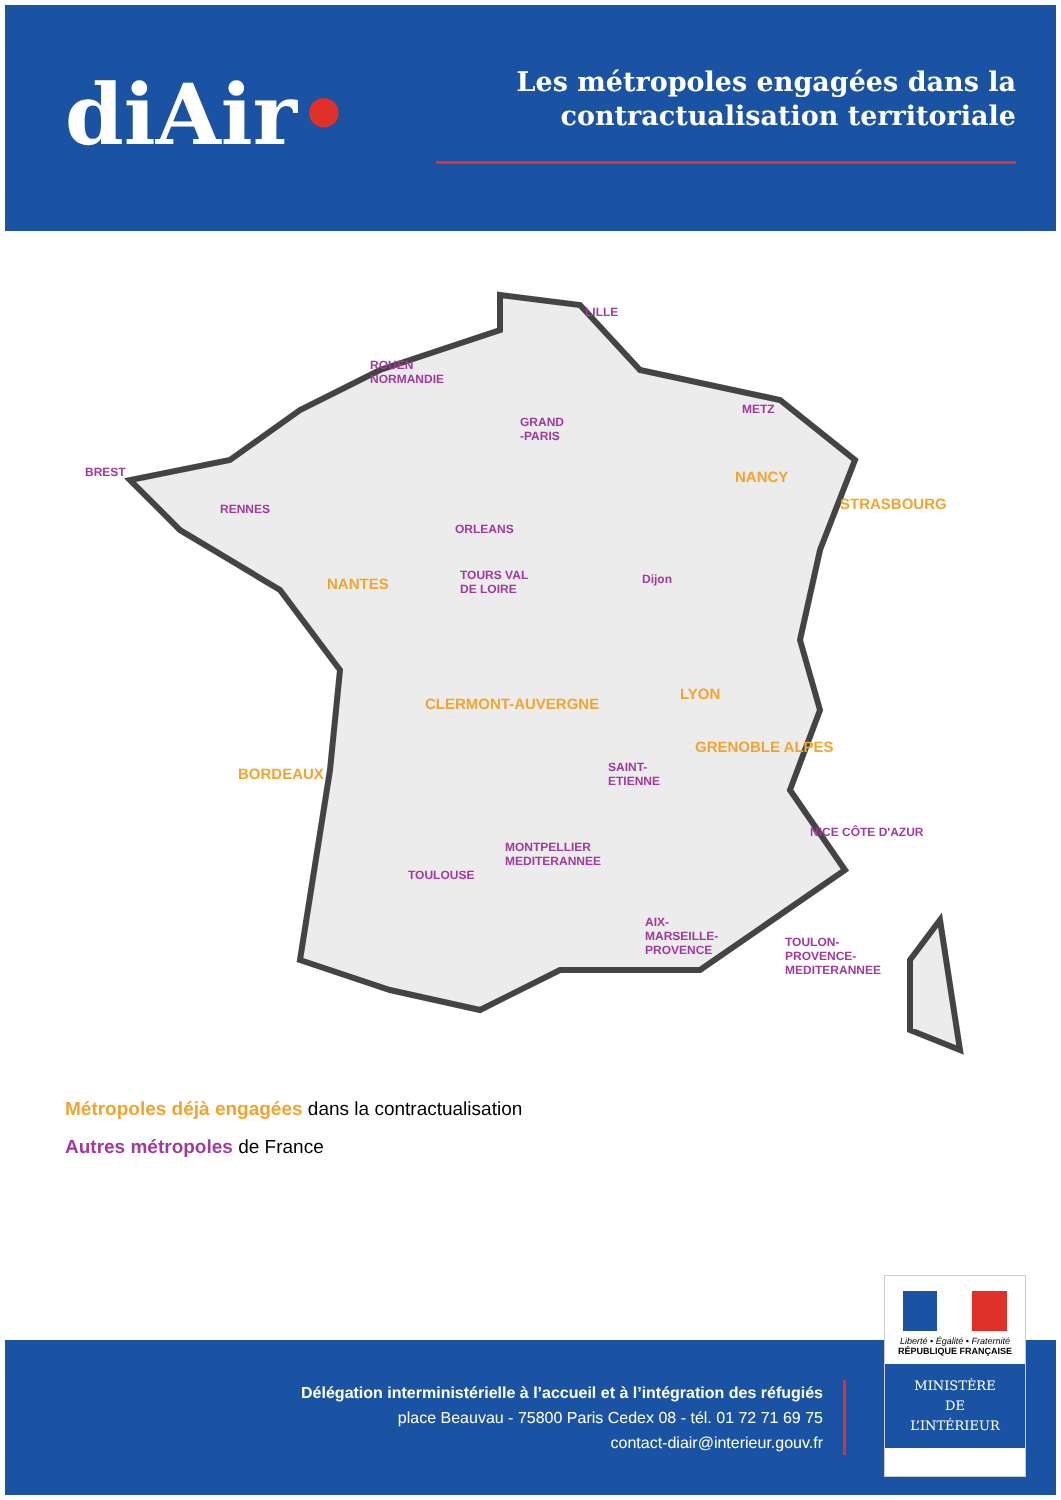diAir•
Les métropoles engagées dans la contractualisation territoriale
LILLE
ROUEN
NORMANDIE
GRAND
-PARIS
METZ
BREST NANCY
STRASBOURG RENNES
ORLEANS
TOURS VAL
DE LOIRE
Dijon NANTES
LYON
CLERMONT-AUVERGNE
GRENOBLE ALPES
SAINT-
ETIENNE BORDEAUX
NICE CÔTE D'AZUR
MONTPELLIER
MEDITERANNEE
TOULOUSE
AIX-
MARSEILLE-
PROVENCE
TOULON-
PROVENCE-
MEDITERANNEE
Métropoles déjà engagées dans la contractualisation
Autres métropoles de France
Délégation interministérielle à l’accueil et à l’intégration des réfugiés
place Beauvau - 75800 Paris Cedex 08 - tél. 01 72 71 69 75
contact-diair@interieur.gouv.fr
Liberté • Égalité • Fraternité
RÉPUBLIQUE FRANÇAISE
MINISTÈRE
DE
L’INTÉRIEUR